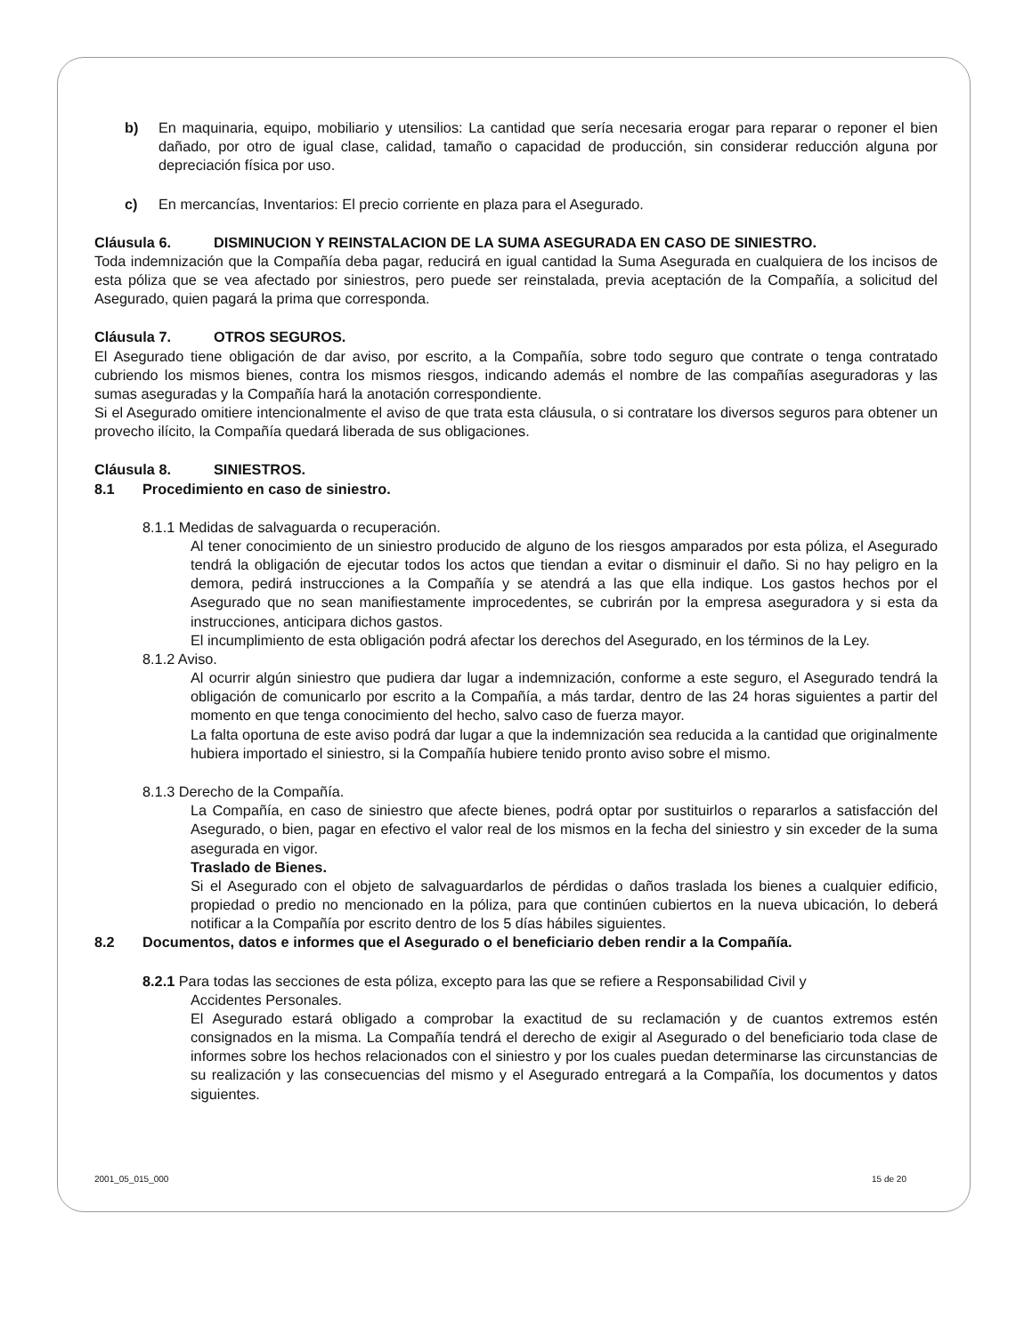b) En maquinaria, equipo, mobiliario y utensilios: La cantidad que sería necesaria erogar para reparar o reponer el bien dañado, por otro de igual clase, calidad, tamaño o capacidad de producción, sin considerar reducción alguna por depreciación física por uso.
c) En mercancías, Inventarios: El precio corriente en plaza para el Asegurado.
Cláusula 6. DISMINUCION Y REINSTALACION DE LA SUMA ASEGURADA EN CASO DE SINIESTRO.
Toda indemnización que la Compañía deba pagar, reducirá en igual cantidad la Suma Asegurada en cualquiera de los incisos de esta póliza que se vea afectado por siniestros, pero puede ser reinstalada, previa aceptación de la Compañía, a solicitud del Asegurado, quien pagará la prima que corresponda.
Cláusula 7. OTROS SEGUROS.
El Asegurado tiene obligación de dar aviso, por escrito, a la Compañía, sobre todo seguro que contrate o tenga contratado cubriendo los mismos bienes, contra los mismos riesgos, indicando además el nombre de las compañías aseguradoras y las sumas aseguradas y la Compañía hará la anotación correspondiente.
Si el Asegurado omitiere intencionalmente el aviso de que trata esta cláusula, o si contratare los diversos seguros para obtener un provecho ilícito, la Compañía quedará liberada de sus obligaciones.
Cláusula 8. SINIESTROS.
8.1 Procedimiento en caso de siniestro.
8.1.1 Medidas de salvaguarda o recuperación.
Al tener conocimiento de un siniestro producido de alguno de los riesgos amparados por esta póliza, el Asegurado tendrá la obligación de ejecutar todos los actos que tiendan a evitar o disminuir el daño. Si no hay peligro en la demora, pedirá instrucciones a la Compañía y se atendrá a las que ella indique. Los gastos hechos por el Asegurado que no sean manifiestamente improcedentes, se cubrirán por la empresa aseguradora y si esta da instrucciones, anticipara dichos gastos.
El incumplimiento de esta obligación podrá afectar los derechos del Asegurado, en los términos de la Ley.
8.1.2 Aviso.
Al ocurrir algún siniestro que pudiera dar lugar a indemnización, conforme a este seguro, el Asegurado tendrá la obligación de comunicarlo por escrito a la Compañía, a más tardar, dentro de las 24 horas siguientes a partir del momento en que tenga conocimiento del hecho, salvo caso de fuerza mayor.
La falta oportuna de este aviso podrá dar lugar a que la indemnización sea reducida a la cantidad que originalmente hubiera importado el siniestro, si la Compañía hubiere tenido pronto aviso sobre el mismo.
8.1.3 Derecho de la Compañía.
La Compañía, en caso de siniestro que afecte bienes, podrá optar por sustituirlos o repararlos a satisfacción del Asegurado, o bien, pagar en efectivo el valor real de los mismos en la fecha del siniestro y sin exceder de la suma asegurada en vigor.
Traslado de Bienes.
Si el Asegurado con el objeto de salvaguardarlos de pérdidas o daños traslada los bienes a cualquier edificio, propiedad o predio no mencionado en la póliza, para que continúen cubiertos en la nueva ubicación, lo deberá notificar a la Compañía por escrito dentro de los 5 días hábiles siguientes.
8.2 Documentos, datos e informes que el Asegurado o el beneficiario deben rendir a la Compañía.
8.2.1 Para todas las secciones de esta póliza, excepto para las que se refiere a Responsabilidad Civil y
Accidentes Personales.
El Asegurado estará obligado a comprobar la exactitud de su reclamación y de cuantos extremos estén consignados en la misma. La Compañía tendrá el derecho de exigir al Asegurado o del beneficiario toda clase de informes sobre los hechos relacionados con el siniestro y por los cuales puedan determinarse las circunstancias de su realización y las consecuencias del mismo y el Asegurado entregará a la Compañía, los documentos y datos siguientes.
2001_05_015_000 15 de 20